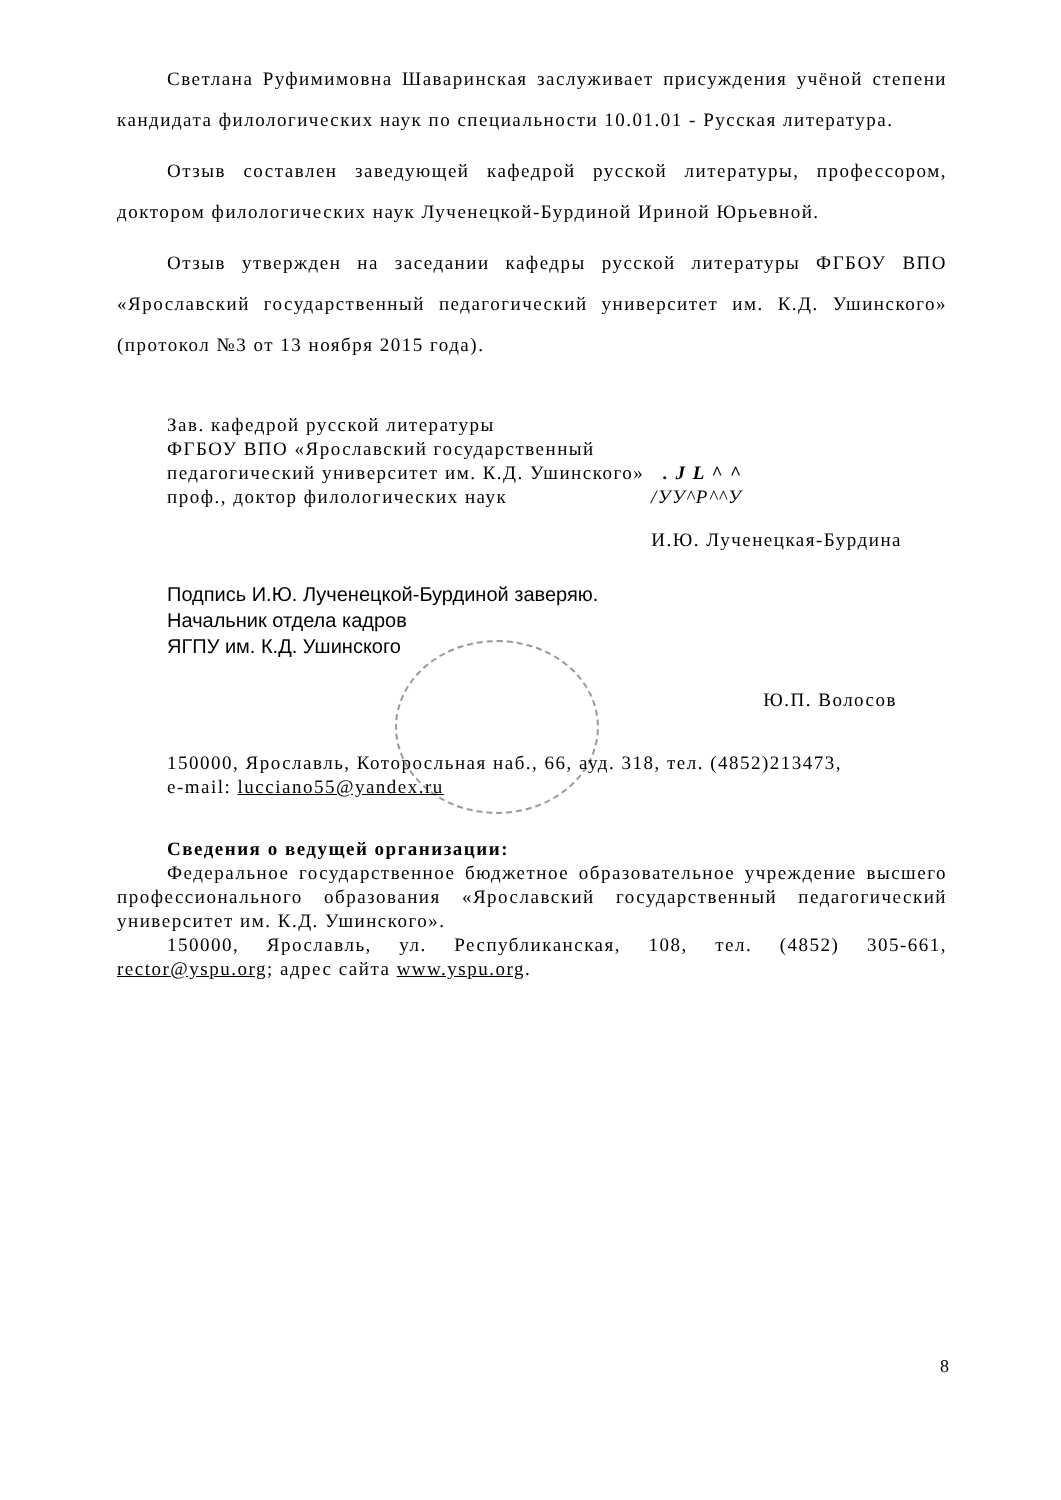Светлана Руфимимовна Шаваринская заслуживает присуждения учёной степени кандидата филологических наук по специальности 10.01.01 - Русская литература.
Отзыв составлен заведующей кафедрой русской литературы, профессором, доктором филологических наук Лученецкой-Бурдиной Ириной Юрьевной.
Отзыв утвержден на заседании кафедры русской литературы ФГБОУ ВПО «Ярославский государственный педагогический университет им. К.Д. Ушинского» (протокол №3 от 13 ноября 2015 года).
Зав. кафедрой русской литературы
ФГБОУ ВПО «Ярославский государственный
педагогический университет им. К.Д. Ушинского» . J L ^ ^
проф., доктор филологических наук /УУ^Р^^У
И.Ю. Лученецкая-Бурдина
Подпись И.Ю. Лученецкой-Бурдиной заверяю.
Начальник отдела кадров
ЯГПУ им. К.Д. Ушинского
Ю.П. Волосов
150000, Ярославль, Которосльная наб., 66, ауд. 318, тел. (4852)213473,
e-mail: lucciano55@yandex.ru
Сведения о ведущей организации:
Федеральное государственное бюджетное образовательное учреждение высшего профессионального образования «Ярославский государственный педагогический университет им. К.Д. Ушинского».
150000, Ярославль, ул. Республиканская, 108, тел. (4852) 305-661, rector@yspu.org; адрес сайта www.yspu.org.
8